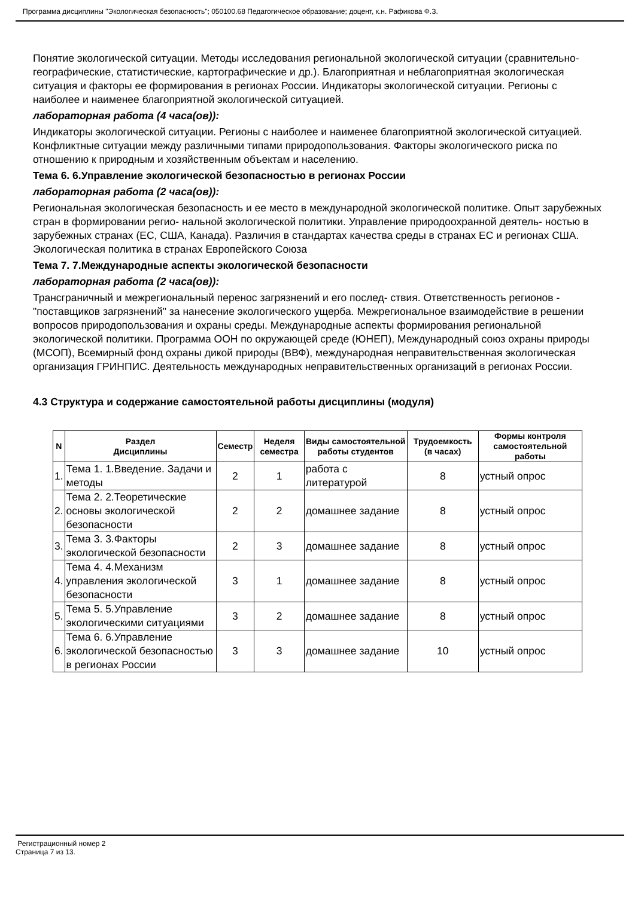Программа дисциплины "Экологическая безопасность"; 050100.68 Педагогическое образование; доцент, к.н. Рафикова Ф.З.
Понятие экологической ситуации. Методы исследования региональной экологической ситуации (сравнительно-географические, статистические, картографические и др.). Благоприятная и неблагоприятная экологическая ситуация и факторы ее формирования в регионах России. Индикаторы экологической ситуации. Регионы с наиболее и наименее благоприятной экологической ситуацией.
лабораторная работа (4 часа(ов)):
Индикаторы экологической ситуации. Регионы с наиболее и наименее благоприятной экологической ситуацией. Конфликтные ситуации между различными типами природопользования. Факторы экологического риска по отношению к природным и хозяйственным объектам и населению.
Тема 6. 6.Управление экологической безопасностью в регионах России
лабораторная работа (2 часа(ов)):
Региональная экологическая безопасность и ее место в международной экологической политике. Опыт зарубежных стран в формировании регио- нальной экологической политики. Управление природоохранной деятель- ностью в зарубежных странах (ЕС, США, Канада). Различия в стандартах качества среды в странах ЕС и регионах США. Экологическая политика в странах Европейского Союза
Тема 7. 7.Международные аспекты экологической безопасности
лабораторная работа (2 часа(ов)):
Трансграничный и межрегиональный перенос загрязнений и его послед- ствия. Ответственность регионов -"поставщиков загрязнений" за нанесение экологического ущерба. Межрегиональное взаимодействие в решении вопросов природопользования и охраны среды. Международные аспекты формирования региональной экологической политики. Программа ООН по окружающей среде (ЮНЕП), Международный союз охраны природы (МСОП), Всемирный фонд охраны дикой природы (ВВФ), международная неправительственная экологическая организация ГРИНПИС. Деятельность международных неправительственных организаций в регионах России.
4.3 Структура и содержание самостоятельной работы дисциплины (модуля)
| N | Раздел Дисциплины | Семестр | Неделя семестра | Виды самостоятельной работы студентов | Трудоемкость (в часах) | Формы контроля самостоятельной работы |
| --- | --- | --- | --- | --- | --- | --- |
| 1. | Тема 1. 1.Введение. Задачи и методы | 2 | 1 | работа с литературой | 8 | устный опрос |
| 2. | Тема 2. 2.Теоретические основы экологической безопасности | 2 | 2 | домашнее задание | 8 | устный опрос |
| 3. | Тема 3. 3.Факторы экологической безопасности | 2 | 3 | домашнее задание | 8 | устный опрос |
| 4. | Тема 4. 4.Механизм управления экологической безопасности | 3 | 1 | домашнее задание | 8 | устный опрос |
| 5. | Тема 5. 5.Управление экологическими ситуациями | 3 | 2 | домашнее задание | 8 | устный опрос |
| 6. | Тема 6. 6.Управление экологической безопасностью в регионах России | 3 | 3 | домашнее задание | 10 | устный опрос |
Регистрационный номер 2
Страница 7 из 13.